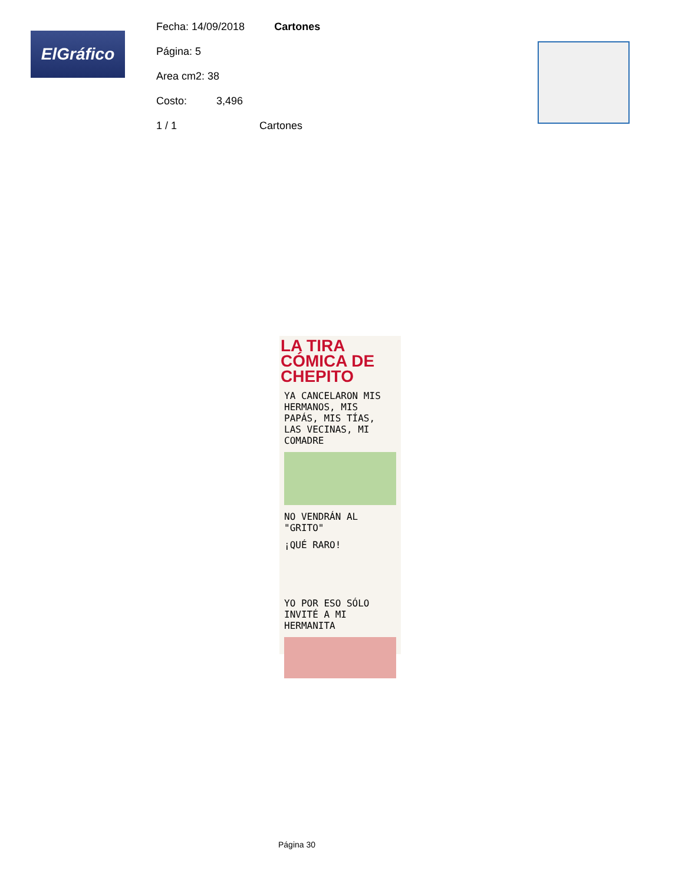ElGráfico
Fecha: 14/09/2018 Cartones
Página: 5
Area cm2: 38
Costo: 3,496
1 / 1 Cartones
LA TIRA CÓMICA DE CHEPITO
YA CANCELARON MIS HERMANOS, MIS PAPÁS, MIS TÍAS, LAS VECINAS, MI COMADRE
NO VENDRÁN AL "GRITO"
¡QUÉ RARO!
YO POR ESO SÓLO INVITÉ A MI HERMANITA
Página 30